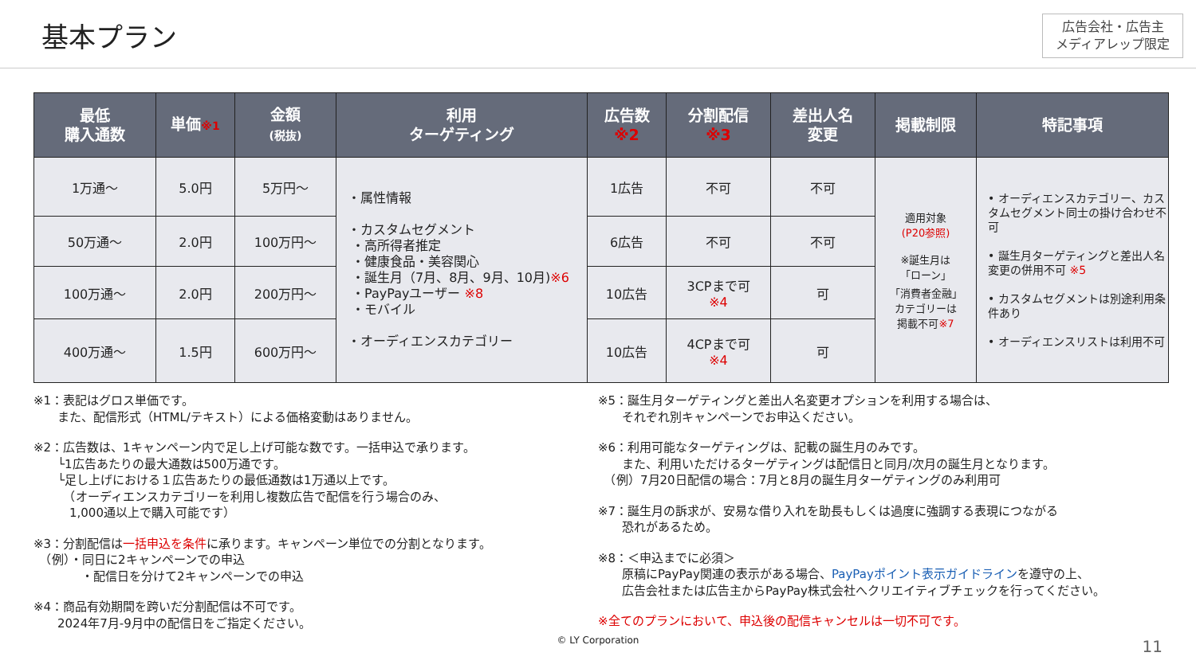基本プラン
広告会社・広告主
メディアレップ限定
| 最低 購入通数 | 単価 ※1 | 金額 (税抜) | 利用 ターゲティング | 広告数 ※2 | 分割配信 ※3 | 差出人名 変更 | 掲載制限 | 特記事項 |
| --- | --- | --- | --- | --- | --- | --- | --- | --- |
| 1万通～ | 5.0円 | 5万円～ | ・属性情報 ・カスタムセグメント ・高所得者推定 ・健康食品・美容関心 ・誕生月（7月、8月、9月、10月) ※6 ・PayPayユーザー ※8 ・モバイル ・オーディエンスカテゴリー | 1広告 | 不可 | 不可 | 適用対象 (P20参照) ※誕生月は 「ローン」 「消費者金融」 カテゴリーは 掲載不可 ※7 | • オーディエンスカテゴリー、カスタムセグメント同士の掛け合わせ不可 • 誕生月ターゲティングと差出人名変更の併用不可 ※5 • カスタムセグメントは別途利用条件あり • オーディエンスリストは利用不可 |
| 50万通～ | 2.0円 | 100万円～ | | 6広告 | 不可 | 不可 | | |
| 100万通～ | 2.0円 | 200万円～ | | 10広告 | 3CPまで可 ※4 | 可 | | |
| 400万通～ | 1.5円 | 600万円～ | | 10広告 | 4CPまで可 ※4 | 可 | | |
※1：表記はグロス単価です。
　　また、配信形式（HTML/テキスト）による価格変動はありません。
※2：広告数は、1キャンペーン内で足し上げ可能な数です。一括申込で承ります。
　　└1広告あたりの最大通数は500万通です。
　　└足し上げにおける１広告あたりの最低通数は1万通以上です。
　　　（オーディエンスカテゴリーを利用し複数広告で配信を行う場合のみ、
　　　1,000通以上で購入可能です）
※3：分割配信は一括申込を条件に承ります。キャンペーン単位での分割となります。
　（例）・同日に2キャンペーンでの申込
　　　　・配信日を分けて2キャンペーンでの申込
※4：商品有効期間を跨いだ分割配信は不可です。
　　2024年7月-9月中の配信日をご指定ください。
※5：誕生月ターゲティングと差出人名変更オプションを利用する場合は、
　　それぞれ別キャンペーンでお申込ください。
※6：利用可能なターゲティングは、記載の誕生月のみです。
　　また、利用いただけるターゲティングは配信日と同月/次月の誕生月となります。
　（例）7月20日配信の場合：7月と8月の誕生月ターゲティングのみ利用可
※7：誕生月の訴求が、安易な借り入れを助長もしくは過度に強調する表現につながる
　　恐れがあるため。
※8：＜申込までに必須＞
　　原稿にPayPay関連の表示がある場合、PayPayポイント表示ガイドラインを遵守の上、
　　広告会社または広告主からPayPay株式会社へクリエイティブチェックを行ってください。
※全てのプランにおいて、申込後の配信キャンセルは一切不可です。
© LY Corporation
11